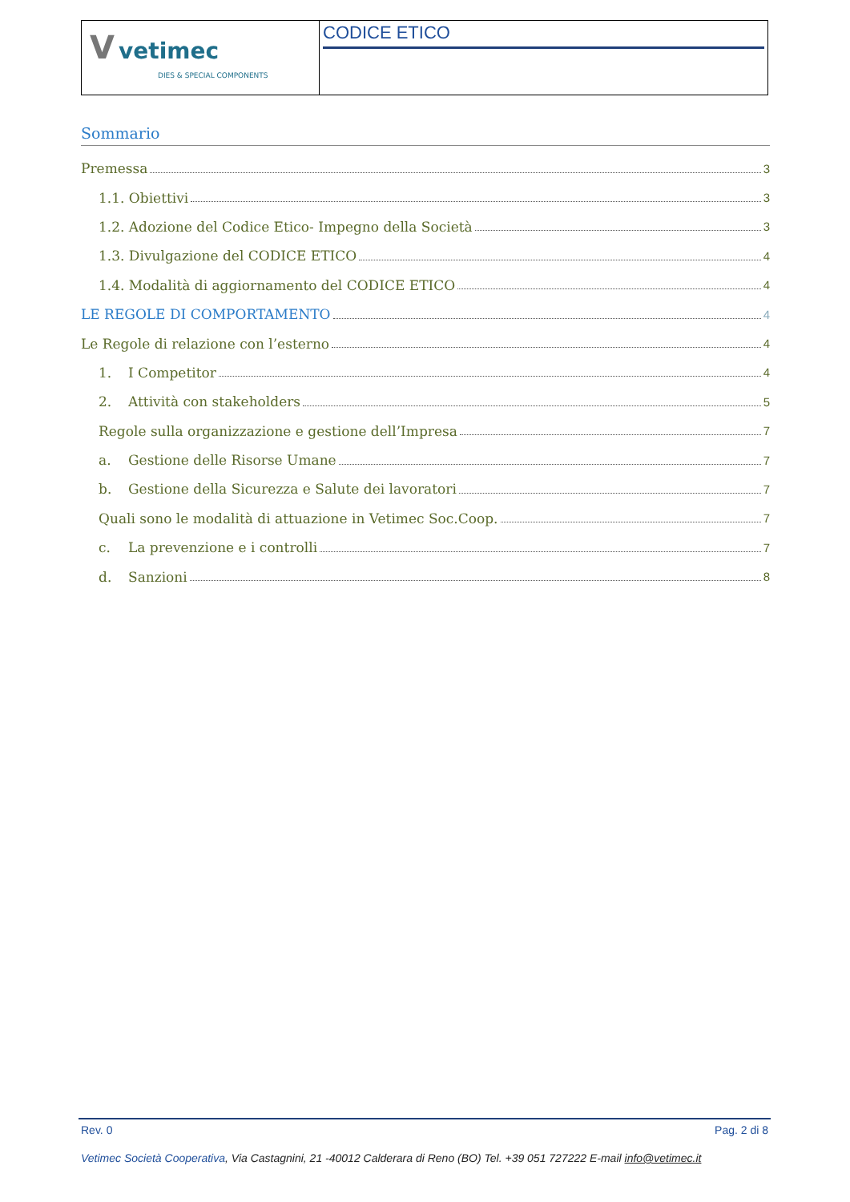| V vetimec DIES & SPECIAL COMPONENTS | CODICE ETICO |
Sommario
Premessa 3
1.1. Obiettivi 3
1.2. Adozione del Codice Etico- Impegno della Società 3
1.3. Divulgazione del CODICE ETICO 4
1.4. Modalità di aggiornamento del CODICE ETICO 4
LE REGOLE DI COMPORTAMENTO 4
Le Regole di relazione con l’esterno 4
1. I Competitor 4
2. Attività con stakeholders 5
Regole sulla organizzazione e gestione dell’Impresa 7
a. Gestione delle Risorse Umane 7
b. Gestione della Sicurezza e Salute dei lavoratori 7
Quali sono le modalità di attuazione in Vetimec Soc.Coop. 7
c. La prevenzione e i controlli 7
d. Sanzioni 8
Rev. 0 Pag. 2 di 8
Vetimec Società Cooperativa, Via Castagnini, 21 -40012 Calderara di Reno (BO) Tel. +39 051 727222 E-mail info@vetimec.it